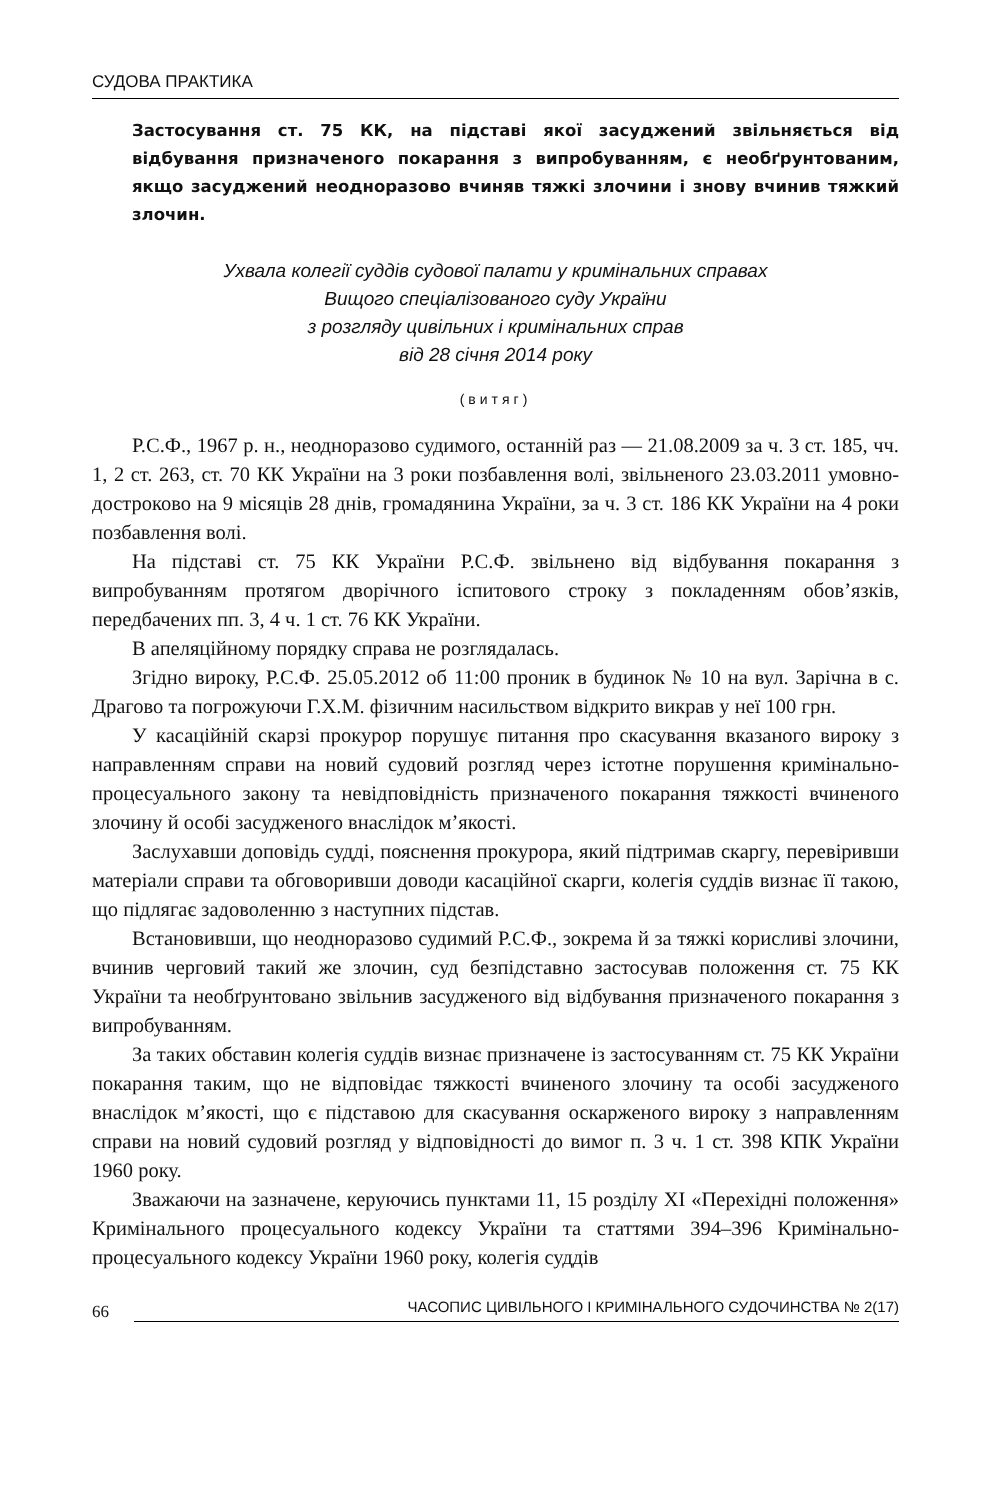СУДОВА ПРАКТИКА
Застосування ст. 75 КК, на підставі якої засуджений звільняється від відбування призначеного покарання з випробуванням, є необґрунтованим, якщо засуджений неодноразово вчиняв тяжкі злочини і знову вчинив тяжкий злочин.
Ухвала колегії суддів судової палати у кримінальних справах
Вищого спеціалізованого суду України
з розгляду цивільних і кримінальних справ
від 28 січня 2014 року
(витяг)
Р.С.Ф., 1967 р. н., неодноразово судимого, останній раз — 21.08.2009 за ч. 3 ст. 185, чч. 1, 2 ст. 263, ст. 70 КК України на 3 роки позбавлення волі, звільненого 23.03.2011 умовно-достроково на 9 місяців 28 днів, громадянина України, за ч. 3 ст. 186 КК України на 4 роки позбавлення волі.
На підставі ст. 75 КК України Р.С.Ф. звільнено від відбування покарання з випробуванням протягом дворічного іспитового строку з покладенням обов’язків, передбачених пп. 3, 4 ч. 1 ст. 76 КК України.
В апеляційному порядку справа не розглядалась.
Згідно вироку, Р.С.Ф. 25.05.2012 об 11:00 проник в будинок № 10 на вул. Зарічна в с. Драгово та погрожуючи Г.Х.М. фізичним насильством відкрито викрав у неї 100 грн.
У касаційній скарзі прокурор порушує питання про скасування вказаного вироку з направленням справи на новий судовий розгляд через істотне порушення кримінально-процесуального закону та невідповідність призначеного покарання тяжкості вчиненого злочину й особі засудженого внаслідок м’якості.
Заслухавши доповідь судді, пояснення прокурора, який підтримав скаргу, перевіривши матеріали справи та обговоривши доводи касаційної скарги, колегія суддів визнає її такою, що підлягає задоволенню з наступних підстав.
Встановивши, що неодноразово судимий Р.С.Ф., зокрема й за тяжкі корисливі злочини, вчинив черговий такий же злочин, суд безпідставно застосував положення ст. 75 КК України та необґрунтовано звільнив засудженого від відбування призначеного покарання з випробуванням.
За таких обставин колегія суддів визнає призначене із застосуванням ст. 75 КК України покарання таким, що не відповідає тяжкості вчиненого злочину та особі засудженого внаслідок м’якості, що є підставою для скасування оскарженого вироку з направленням справи на новий судовий розгляд у відповідності до вимог п. 3 ч. 1 ст. 398 КПК України 1960 року.
Зважаючи на зазначене, керуючись пунктами 11, 15 розділу XI «Перехідні положення» Кримінального процесуального кодексу України та статтями 394–396 Кримінально-процесуального кодексу України 1960 року, колегія суддів
66 ЧАСОПИС ЦИВІЛЬНОГО І КРИМІНАЛЬНОГО СУДОЧИНСТВА № 2(17)